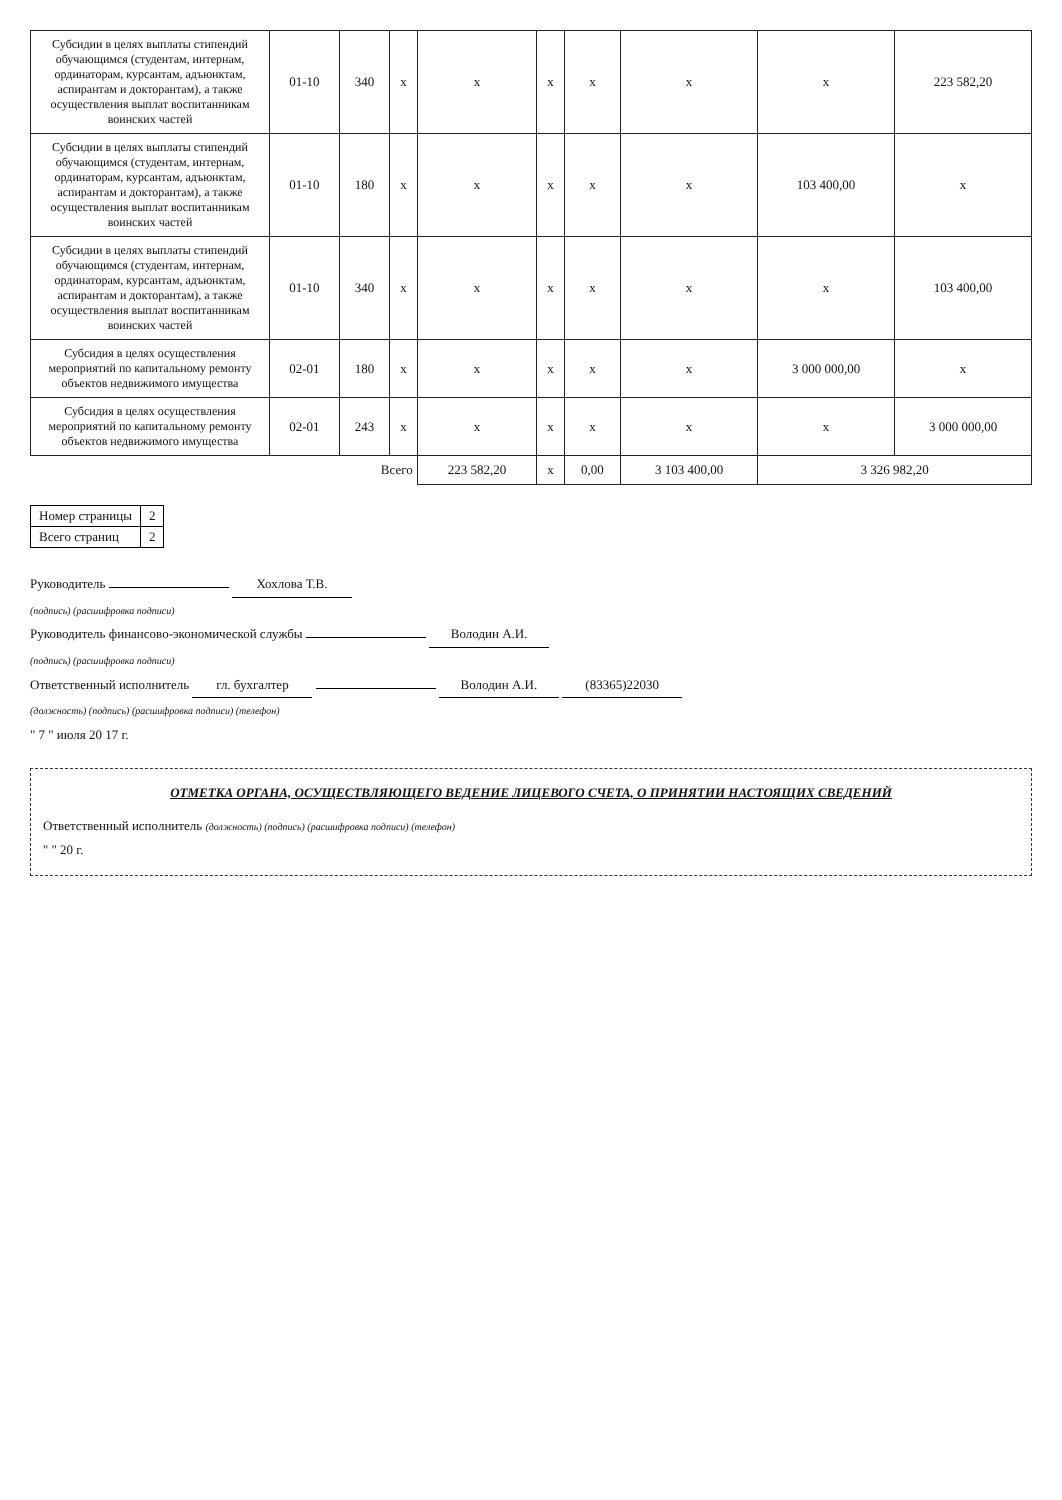| Субсидии в целях выплаты стипендий обучающимся (студентам, интернам, ординаторам, курсантам, адъюнктам, аспирантам и докторантам), а также осуществления выплат воспитанникам воинских частей | 01-10 | 340 | x | x | x | x | x | x | 223 582,20 |
| Субсидии в целях выплаты стипендий обучающимся (студентам, интернам, ординаторам, курсантам, адъюнктам, аспирантам и докторантам), а также осуществления выплат воспитанникам воинских частей | 01-10 | 180 | x | x | x | x | x | 103 400,00 | x |
| Субсидии в целях выплаты стипендий обучающимся (студентам, интернам, ординаторам, курсантам, адъюнктам, аспирантам и докторантам), а также осуществления выплат воспитанникам воинских частей | 01-10 | 340 | x | x | x | x | x | x | 103 400,00 |
| Субсидия в целях осуществления мероприятий по капитальному ремонту объектов недвижимого имущества | 02-01 | 180 | x | x | x | x | x | 3 000 000,00 | x |
| Субсидия в целях осуществления мероприятий по капитальному ремонту объектов недвижимого имущества | 02-01 | 243 | x | x | x | x | x | x | 3 000 000,00 |
| Всего | | | | 223 582,20 | x | 0,00 | 3 103 400,00 | 3 326 982,20 | |
| Номер страницы | 2 |
| Всего страниц | 2 |
Руководитель Хохлова Т.В.
(подпись) (расшифровка подписи)
Руководитель финансово-экономической службы Володин А.И.
(подпись) (расшифровка подписи)
Ответственный исполнитель гл. бухгалтер Володин А.И. (83365)22030
(должность) (подпись) (расшифровка подписи) (телефон)
" 7 " июля 20 17 г.
ОТМЕТКА ОРГАНА, ОСУЩЕСТВЛЯЮЩЕГО ВЕДЕНИЕ ЛИЦЕВОГО СЧЕТА, О ПРИНЯТИИ НАСТОЯЩИХ СВЕДЕНИЙ
Ответственный исполнитель (должность) (подпись) (расшифровка подписи) (телефон)
" " 20 г.